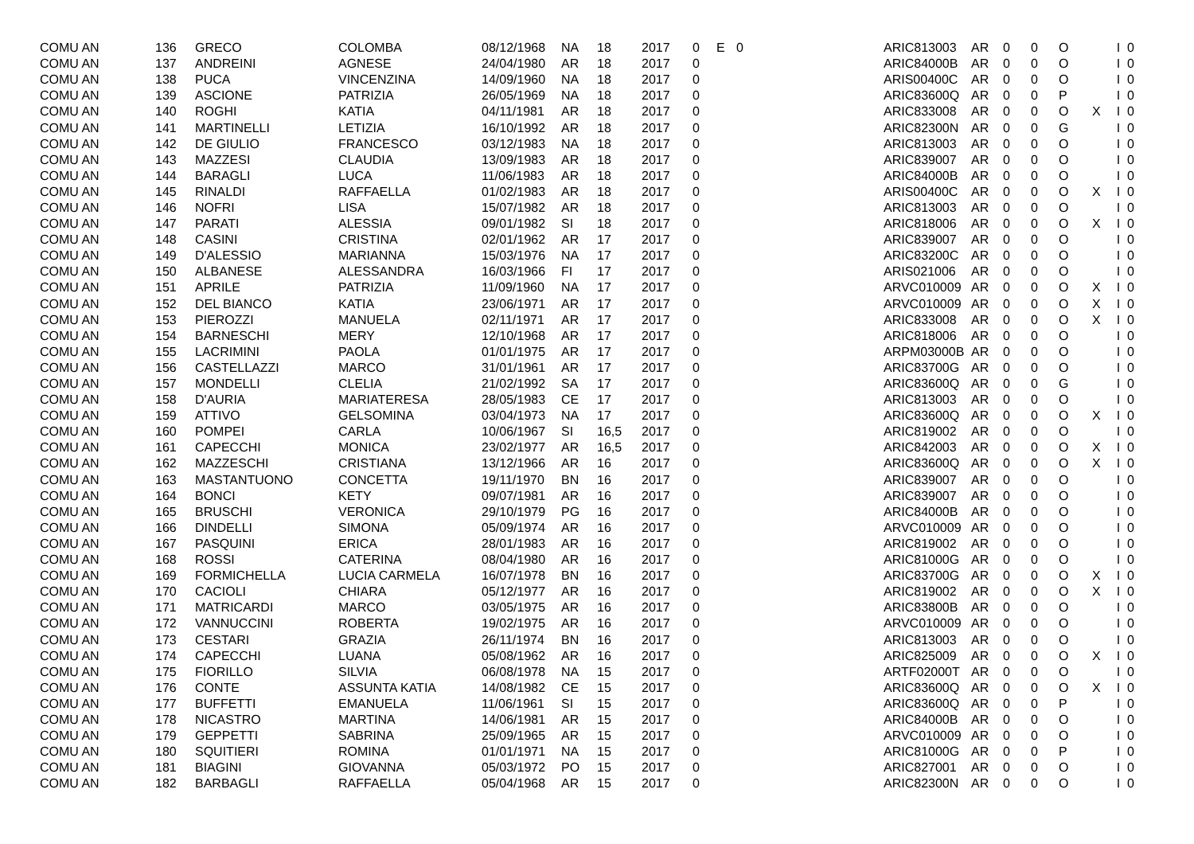| COMU AN | 136 | GRECO | COLOMBA | 08/12/1968 | NA | 18 | 2017 | 0 | E | 0 | ARIC813003 | AR | 0 | 0 | O | | I | 0 |
| COMU AN | 137 | ANDREINI | AGNESE | 24/04/1980 | AR | 18 | 2017 | 0 | | | ARIC84000B | AR | 0 | 0 | O | | I | 0 |
| COMU AN | 138 | PUCA | VINCENZINA | 14/09/1960 | NA | 18 | 2017 | 0 | | | ARIS00400C | AR | 0 | 0 | O | | I | 0 |
| COMU AN | 139 | ASCIONE | PATRIZIA | 26/05/1969 | NA | 18 | 2017 | 0 | | | ARIC83600Q | AR | 0 | 0 | P | | I | 0 |
| COMU AN | 140 | ROGHI | KATIA | 04/11/1981 | AR | 18 | 2017 | 0 | | | ARIC833008 | AR | 0 | 0 | O | X | I | 0 |
| COMU AN | 141 | MARTINELLI | LETIZIA | 16/10/1992 | AR | 18 | 2017 | 0 | | | ARIC82300N | AR | 0 | 0 | G | | I | 0 |
| COMU AN | 142 | DE GIULIO | FRANCESCO | 03/12/1983 | NA | 18 | 2017 | 0 | | | ARIC813003 | AR | 0 | 0 | O | | I | 0 |
| COMU AN | 143 | MAZZESI | CLAUDIA | 13/09/1983 | AR | 18 | 2017 | 0 | | | ARIC839007 | AR | 0 | 0 | O | | I | 0 |
| COMU AN | 144 | BARAGLI | LUCA | 11/06/1983 | AR | 18 | 2017 | 0 | | | ARIC84000B | AR | 0 | 0 | O | | I | 0 |
| COMU AN | 145 | RINALDI | RAFFAELLA | 01/02/1983 | AR | 18 | 2017 | 0 | | | ARIS00400C | AR | 0 | 0 | O | X | I | 0 |
| COMU AN | 146 | NOFRI | LISA | 15/07/1982 | AR | 18 | 2017 | 0 | | | ARIC813003 | AR | 0 | 0 | O | | I | 0 |
| COMU AN | 147 | PARATI | ALESSIA | 09/01/1982 | SI | 18 | 2017 | 0 | | | ARIC818006 | AR | 0 | 0 | O | X | I | 0 |
| COMU AN | 148 | CASINI | CRISTINA | 02/01/1962 | AR | 17 | 2017 | 0 | | | ARIC839007 | AR | 0 | 0 | O | | I | 0 |
| COMU AN | 149 | D'ALESSIO | MARIANNA | 15/03/1976 | NA | 17 | 2017 | 0 | | | ARIC83200C | AR | 0 | 0 | O | | I | 0 |
| COMU AN | 150 | ALBANESE | ALESSANDRA | 16/03/1966 | FI | 17 | 2017 | 0 | | | ARIS021006 | AR | 0 | 0 | O | | I | 0 |
| COMU AN | 151 | APRILE | PATRIZIA | 11/09/1960 | NA | 17 | 2017 | 0 | | | ARVC010009 | AR | 0 | 0 | O | X | I | 0 |
| COMU AN | 152 | DEL BIANCO | KATIA | 23/06/1971 | AR | 17 | 2017 | 0 | | | ARVC010009 | AR | 0 | 0 | O | X | I | 0 |
| COMU AN | 153 | PIEROZZI | MANUELA | 02/11/1971 | AR | 17 | 2017 | 0 | | | ARIC833008 | AR | 0 | 0 | O | X | I | 0 |
| COMU AN | 154 | BARNESCHI | MERY | 12/10/1968 | AR | 17 | 2017 | 0 | | | ARIC818006 | AR | 0 | 0 | O | | I | 0 |
| COMU AN | 155 | LACRIMINI | PAOLA | 01/01/1975 | AR | 17 | 2017 | 0 | | | ARPM03000B | AR | 0 | 0 | O | | I | 0 |
| COMU AN | 156 | CASTELLAZZI | MARCO | 31/01/1961 | AR | 17 | 2017 | 0 | | | ARIC83700G | AR | 0 | 0 | O | | I | 0 |
| COMU AN | 157 | MONDELLI | CLELIA | 21/02/1992 | SA | 17 | 2017 | 0 | | | ARIC83600Q | AR | 0 | 0 | G | | I | 0 |
| COMU AN | 158 | D'AURIA | MARIATERESA | 28/05/1983 | CE | 17 | 2017 | 0 | | | ARIC813003 | AR | 0 | 0 | O | | I | 0 |
| COMU AN | 159 | ATTIVO | GELSOMINA | 03/04/1973 | NA | 17 | 2017 | 0 | | | ARIC83600Q | AR | 0 | 0 | O | X | I | 0 |
| COMU AN | 160 | POMPEI | CARLA | 10/06/1967 | SI | 16,5 | 2017 | 0 | | | ARIC819002 | AR | 0 | 0 | O | | I | 0 |
| COMU AN | 161 | CAPECCHI | MONICA | 23/02/1977 | AR | 16,5 | 2017 | 0 | | | ARIC842003 | AR | 0 | 0 | O | X | I | 0 |
| COMU AN | 162 | MAZZESCHI | CRISTIANA | 13/12/1966 | AR | 16 | 2017 | 0 | | | ARIC83600Q | AR | 0 | 0 | O | X | I | 0 |
| COMU AN | 163 | MASTANTUONO | CONCETTA | 19/11/1970 | BN | 16 | 2017 | 0 | | | ARIC839007 | AR | 0 | 0 | O | | I | 0 |
| COMU AN | 164 | BONCI | KETY | 09/07/1981 | AR | 16 | 2017 | 0 | | | ARIC839007 | AR | 0 | 0 | O | | I | 0 |
| COMU AN | 165 | BRUSCHI | VERONICA | 29/10/1979 | PG | 16 | 2017 | 0 | | | ARIC84000B | AR | 0 | 0 | O | | I | 0 |
| COMU AN | 166 | DINDELLI | SIMONA | 05/09/1974 | AR | 16 | 2017 | 0 | | | ARVC010009 | AR | 0 | 0 | O | | I | 0 |
| COMU AN | 167 | PASQUINI | ERICA | 28/01/1983 | AR | 16 | 2017 | 0 | | | ARIC819002 | AR | 0 | 0 | O | | I | 0 |
| COMU AN | 168 | ROSSI | CATERINA | 08/04/1980 | AR | 16 | 2017 | 0 | | | ARIC81000G | AR | 0 | 0 | O | | I | 0 |
| COMU AN | 169 | FORMICHELLA | LUCIA CARMELA | 16/07/1978 | BN | 16 | 2017 | 0 | | | ARIC83700G | AR | 0 | 0 | O | X | I | 0 |
| COMU AN | 170 | CACIOLI | CHIARA | 05/12/1977 | AR | 16 | 2017 | 0 | | | ARIC819002 | AR | 0 | 0 | O | X | I | 0 |
| COMU AN | 171 | MATRICARDI | MARCO | 03/05/1975 | AR | 16 | 2017 | 0 | | | ARIC83800B | AR | 0 | 0 | O | | I | 0 |
| COMU AN | 172 | VANNUCCINI | ROBERTA | 19/02/1975 | AR | 16 | 2017 | 0 | | | ARVC010009 | AR | 0 | 0 | O | | I | 0 |
| COMU AN | 173 | CESTARI | GRAZIA | 26/11/1974 | BN | 16 | 2017 | 0 | | | ARIC813003 | AR | 0 | 0 | O | | I | 0 |
| COMU AN | 174 | CAPECCHI | LUANA | 05/08/1962 | AR | 16 | 2017 | 0 | | | ARIC825009 | AR | 0 | 0 | O | X | I | 0 |
| COMU AN | 175 | FIORILLO | SILVIA | 06/08/1978 | NA | 15 | 2017 | 0 | | | ARTF02000T | AR | 0 | 0 | O | | I | 0 |
| COMU AN | 176 | CONTE | ASSUNTA KATIA | 14/08/1982 | CE | 15 | 2017 | 0 | | | ARIC83600Q | AR | 0 | 0 | O | X | I | 0 |
| COMU AN | 177 | BUFFETTI | EMANUELA | 11/06/1961 | SI | 15 | 2017 | 0 | | | ARIC83600Q | AR | 0 | 0 | P | | I | 0 |
| COMU AN | 178 | NICASTRO | MARTINA | 14/06/1981 | AR | 15 | 2017 | 0 | | | ARIC84000B | AR | 0 | 0 | O | | I | 0 |
| COMU AN | 179 | GEPPETTI | SABRINA | 25/09/1965 | AR | 15 | 2017 | 0 | | | ARVC010009 | AR | 0 | 0 | O | | I | 0 |
| COMU AN | 180 | SQUITIERI | ROMINA | 01/01/1971 | NA | 15 | 2017 | 0 | | | ARIC81000G | AR | 0 | 0 | P | | I | 0 |
| COMU AN | 181 | BIAGINI | GIOVANNA | 05/03/1972 | PO | 15 | 2017 | 0 | | | ARIC827001 | AR | 0 | 0 | O | | I | 0 |
| COMU AN | 182 | BARBAGLI | RAFFAELLA | 05/04/1968 | AR | 15 | 2017 | 0 | | | ARIC82300N | AR | 0 | 0 | O | | I | 0 |